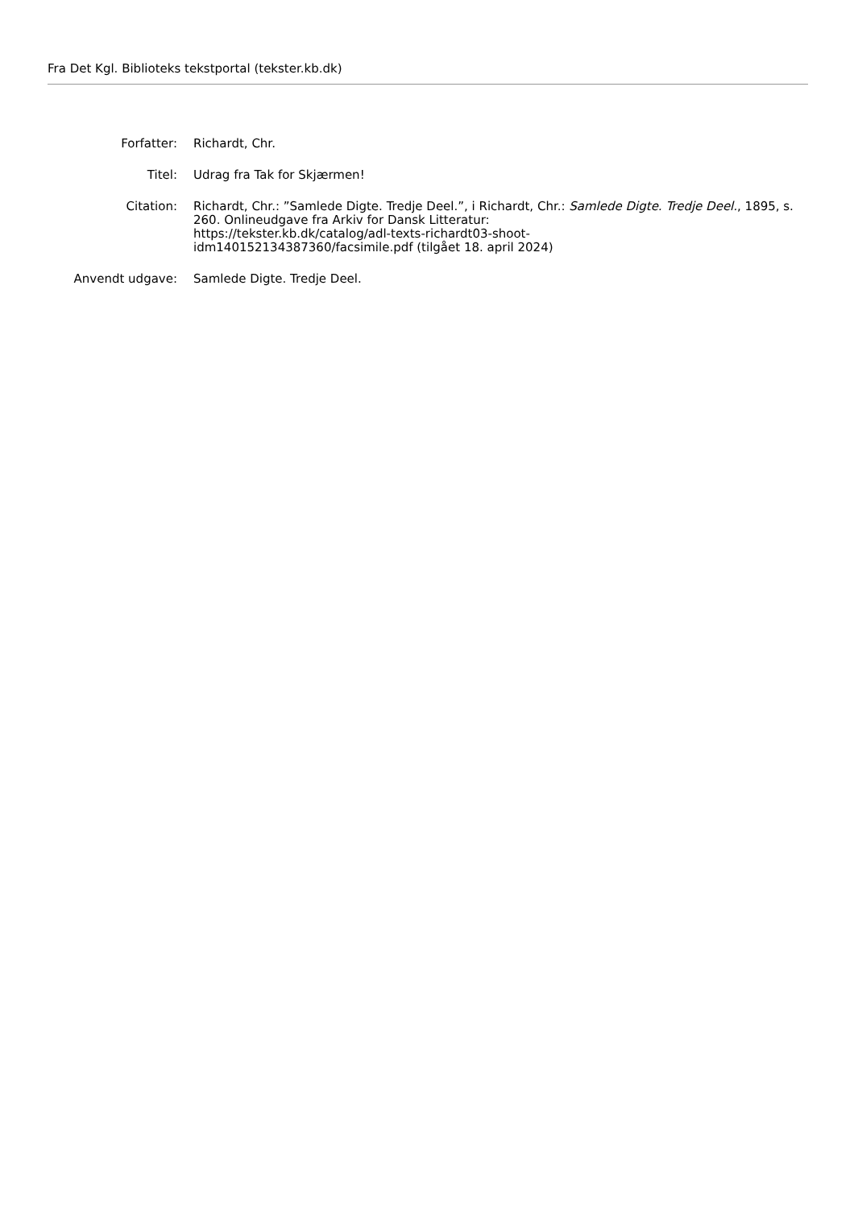Fra Det Kgl. Biblioteks tekstportal (tekster.kb.dk)
| Forfatter: | Richardt, Chr. |
| Titel: | Udrag fra Tak for Skjærmen! |
| Citation: | Richardt, Chr.: ”Samlede Digte. Tredje Deel.”, i Richardt, Chr.: Samlede Digte. Tredje Deel. , 1895, s. 260. Onlineudgave fra Arkiv for Dansk Litteratur: https://tekster.kb.dk/catalog/adl-texts-richardt03-shoot- idm140152134387360/facsimile.pdf (tilgået 18. april 2024) |
| Anvendt udgave: | Samlede Digte. Tredje Deel. |